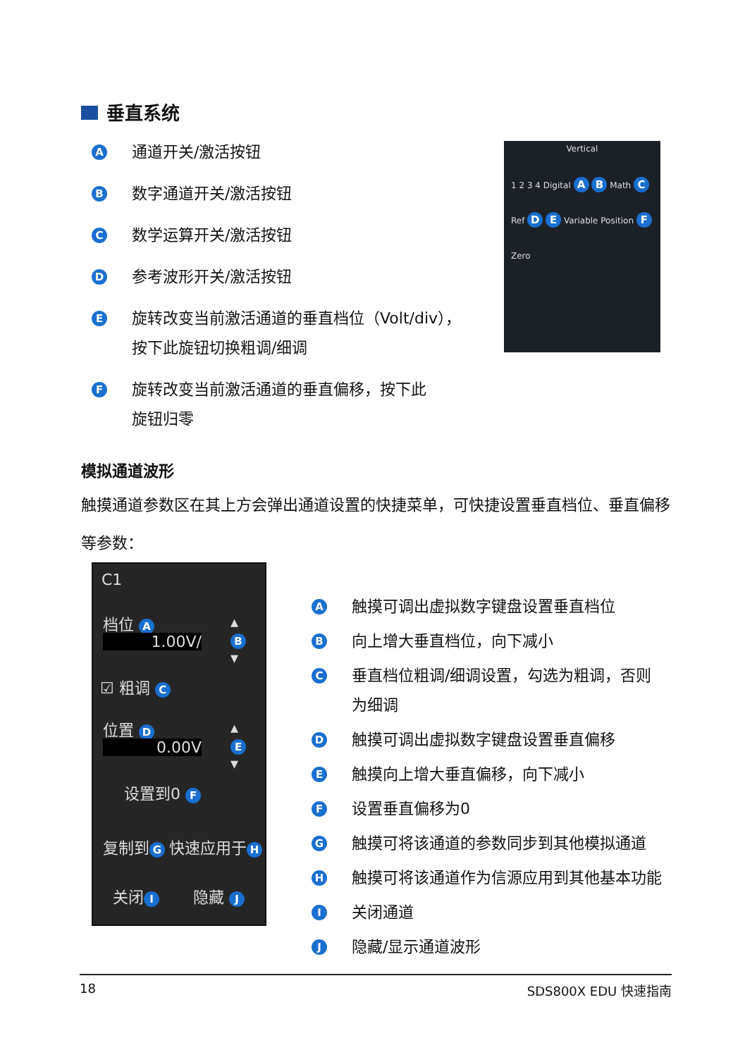垂直系统
A通道开关/激活按钮
B数字通道开关/激活按钮
C数学运算开关/激活按钮
D参考波形开关/激活按钮
E旋转改变当前激活通道的垂直档位（Volt/div），
按下此旋钮切换粗调/细调
F旋转改变当前激活通道的垂直偏移，按下此
旋钮归零
Vertical
1 2 3 4 Digital A B Math C Ref D E Variable Position F Zero
模拟通道波形
触摸通道参数区在其上方会弹出通道设置的快捷菜单，可快捷设置垂直档位、垂直偏移等参数：
C1
档位 A
1.00V/
▴
B
▾
☑ 粗调 C
位置 D
0.00V
▴
E
▾
设置到0 F
复制到 G 快速应用于 H
关闭 I 隐藏 J
A触摸可调出虚拟数字键盘设置垂直档位
B向上增大垂直档位，向下减小
C垂直档位粗调/细调设置，勾选为粗调，否则
为细调
D触摸可调出虚拟数字键盘设置垂直偏移
E触摸向上增大垂直偏移，向下减小
F设置垂直偏移为0
G触摸可将该通道的参数同步到其他模拟通道
H触摸可将该通道作为信源应用到其他基本功能
I关闭通道
J隐藏/显示通道波形
18 SDS800X EDU 快速指南